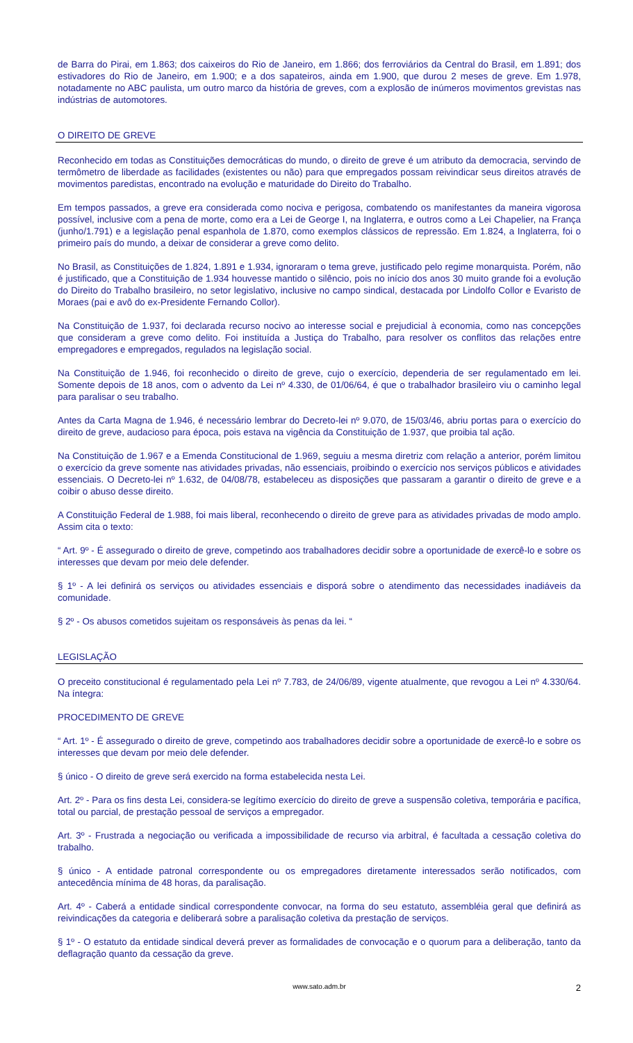de Barra do Pirai, em 1.863; dos caixeiros do Rio de Janeiro, em 1.866; dos ferroviários da Central do Brasil, em 1.891; dos estivadores do Rio de Janeiro, em 1.900; e a dos sapateiros, ainda em 1.900, que durou 2 meses de greve. Em 1.978, notadamente no ABC paulista, um outro marco da história de greves, com a explosão de inúmeros movimentos grevistas nas indústrias de automotores.
O DIREITO DE GREVE
Reconhecido em todas as Constituições democráticas do mundo, o direito de greve é um atributo da democracia, servindo de termômetro de liberdade as facilidades (existentes ou não) para que empregados possam reivindicar seus direitos através de movimentos paredistas, encontrado na evolução e maturidade do Direito do Trabalho.
Em tempos passados, a greve era considerada como nociva e perigosa, combatendo os manifestantes da maneira vigorosa possível, inclusive com a pena de morte, como era a Lei de George I, na Inglaterra, e outros como a Lei Chapelier, na França (junho/1.791) e a legislação penal espanhola de 1.870, como exemplos clássicos de repressão. Em 1.824, a Inglaterra, foi o primeiro país do mundo, a deixar de considerar a greve como delito.
No Brasil, as Constituições de 1.824, 1.891 e 1.934, ignoraram o tema greve, justificado pelo regime monarquista. Porém, não é justificado, que a Constituição de 1.934 houvesse mantido o silêncio, pois no início dos anos 30 muito grande foi a evolução do Direito do Trabalho brasileiro, no setor legislativo, inclusive no campo sindical, destacada por Lindolfo Collor e Evaristo de Moraes (pai e avô do ex-Presidente Fernando Collor).
Na Constituição de 1.937, foi declarada recurso nocivo ao interesse social e prejudicial à economia, como nas concepções que consideram a greve como delito. Foi instituída a Justiça do Trabalho, para resolver os conflitos das relações entre empregadores e empregados, regulados na legislação social.
Na Constituição de 1.946, foi reconhecido o direito de greve, cujo o exercício, dependeria de ser regulamentado em lei. Somente depois de 18 anos, com o advento da Lei nº 4.330, de 01/06/64, é que o trabalhador brasileiro viu o caminho legal para paralisar o seu trabalho.
Antes da Carta Magna de 1.946, é necessário lembrar do Decreto-lei nº 9.070, de 15/03/46, abriu portas para o exercício do direito de greve, audacioso para época, pois estava na vigência da Constituição de 1.937, que proibia tal ação.
Na Constituição de 1.967 e a Emenda Constitucional de 1.969, seguiu a mesma diretriz com relação a anterior, porém limitou o exercício da greve somente nas atividades privadas, não essenciais, proibindo o exercício nos serviços públicos e atividades essenciais. O Decreto-lei nº 1.632, de 04/08/78, estabeleceu as disposições que passaram a garantir o direito de greve e a coibir o abuso desse direito.
A Constituição Federal de 1.988, foi mais liberal, reconhecendo o direito de greve para as atividades privadas de modo amplo. Assim cita o texto:
“ Art. 9º - É assegurado o direito de greve, competindo aos trabalhadores decidir sobre a oportunidade de exercê-lo e sobre os interesses que devam por meio dele defender.
§ 1º - A lei definirá os serviços ou atividades essenciais e disporá sobre o atendimento das necessidades inadiáveis da comunidade.
§ 2º - Os abusos cometidos sujeitam os responsáveis às penas da lei. “
LEGISLAÇÃO
O preceito constitucional é regulamentado pela Lei nº 7.783, de 24/06/89, vigente atualmente, que revogou a Lei nº 4.330/64. Na íntegra:
PROCEDIMENTO DE GREVE
“ Art. 1º - É assegurado o direito de greve, competindo aos trabalhadores decidir sobre a oportunidade de exercê-lo e sobre os interesses que devam por meio dele defender.
§ único - O direito de greve será exercido na forma estabelecida nesta Lei.
Art. 2º - Para os fins desta Lei, considera-se legítimo exercício do direito de greve a suspensão coletiva, temporária e pacífica, total ou parcial, de prestação pessoal de serviços a empregador.
Art. 3º - Frustrada a negociação ou verificada a impossibilidade de recurso via arbitral, é facultada a cessação coletiva do trabalho.
§ único - A entidade patronal correspondente ou os empregadores diretamente interessados serão notificados, com antecedência mínima de 48 horas, da paralisação.
Art. 4º - Caberá a entidade sindical correspondente convocar, na forma do seu estatuto, assembléia geral que definirá as reivindicações da categoria e deliberará sobre a paralisação coletiva da prestação de serviços.
§ 1º - O estatuto da entidade sindical deverá prever as formalidades de convocação e o quorum para a deliberação, tanto da deflagração quanto da cessação da greve.
www.sato.adm.br 2